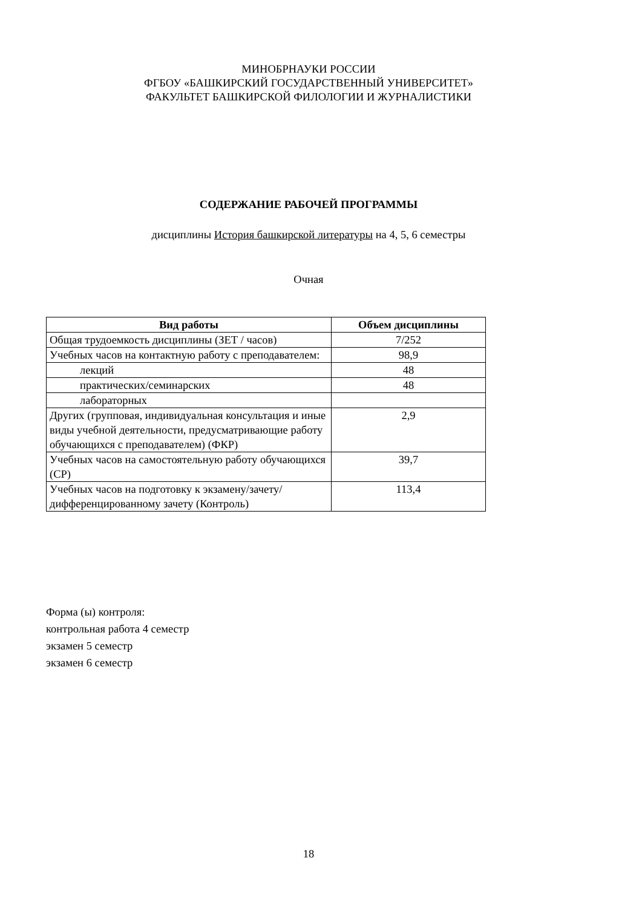МИНОБРНАУКИ РОССИИ
ФГБОУ «БАШКИРСКИЙ ГОСУДАРСТВЕННЫЙ УНИВЕРСИТЕТ»
ФАКУЛЬТЕТ БАШКИРСКОЙ ФИЛОЛОГИИ И ЖУРНАЛИСТИКИ
СОДЕРЖАНИЕ РАБОЧЕЙ ПРОГРАММЫ
дисциплины История башкирской литературы на 4, 5, 6 семестры
Очная
| Вид работы | Объем дисциплины |
| --- | --- |
| Общая трудоемкость дисциплины (ЗЕТ / часов) | 7/252 |
| Учебных часов на контактную работу с преподавателем: | 98,9 |
| лекций | 48 |
| практических/семинарских | 48 |
| лабораторных | |
| Других (групповая, индивидуальная консультация и иные виды учебной деятельности, предусматривающие работу обучающихся с преподавателем) (ФКР) | 2,9 |
| Учебных часов на самостоятельную работу обучающихся (СР) | 39,7 |
| Учебных часов на подготовку к экзамену/зачету/дифференцированному зачету (Контроль) | 113,4 |
Форма (ы) контроля:
контрольная работа 4 семестр
экзамен 5 семестр
экзамен 6 семестр
18